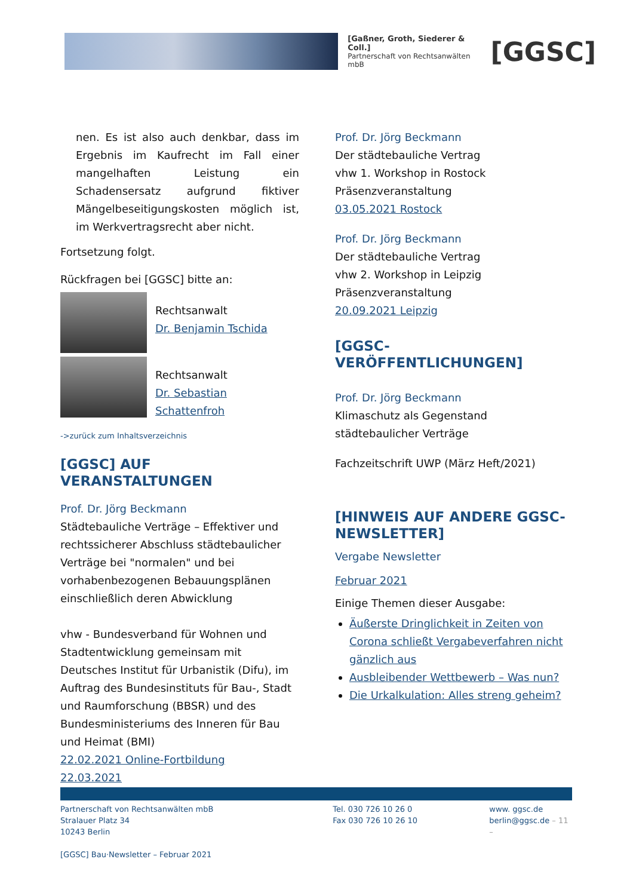[Gaßner, Groth, Siederer & Coll.]
Partnerschaft von Rechtsanwälten mbB
[GGSC]
nen. Es ist also auch denkbar, dass im Ergebnis im Kaufrecht im Fall einer mangelhaften Leistung ein Schadensersatz aufgrund fiktiver Mängelbeseitigungskosten möglich ist, im Werkvertragsrecht aber nicht.
Fortsetzung folgt.
Rückfragen bei [GGSC] bitte an:
Rechtsanwalt
Dr. Benjamin Tschida
Rechtsanwalt
Dr. Sebastian Schattenfroh
->zurück zum Inhaltsverzeichnis
[GGSC] AUF VERANSTALTUNGEN
Prof. Dr. Jörg Beckmann
Städtebauliche Verträge – Effektiver und rechtssicherer Abschluss städtebaulicher Verträge bei "normalen" und bei vorhabenbezogenen Bebauungsplänen einschließlich deren Abwicklung
vhw - Bundesverband für Wohnen und Stadtentwicklung gemeinsam mit Deutsches Institut für Urbanistik (Difu), im Auftrag des Bundesinstituts für Bau-, Stadt und Raumforschung (BBSR) und des Bundesministeriums des Inneren für Bau und Heimat (BMI)
22.02.2021 Online-Fortbildung
22.03.2021
Prof. Dr. Jörg Beckmann
Der städtebauliche Vertrag
vhw 1. Workshop in Rostock
Präsenzveranstaltung
03.05.2021 Rostock
Prof. Dr. Jörg Beckmann
Der städtebauliche Vertrag
vhw 2. Workshop in Leipzig
Präsenzveranstaltung
20.09.2021 Leipzig
[GGSC-VERÖFFENTLICHUNGEN]
Prof. Dr. Jörg Beckmann
Klimaschutz als Gegenstand städtebaulicher Verträge
Fachzeitschrift UWP (März Heft/2021)
[HINWEIS AUF ANDERE GGSC-NEWSLETTER]
Vergabe Newsletter
Februar 2021
Einige Themen dieser Ausgabe:
Äußerste Dringlichkeit in Zeiten von Corona schließt Vergabeverfahren nicht gänzlich aus
Ausbleibender Wettbewerb – Was nun?
Die Urkalkulation: Alles streng geheim?
Partnerschaft von Rechtsanwälten mbB
Stralauer Platz 34
10243 Berlin
[GGSC] Bau·Newsletter – Februar 2021
Tel. 030 726 10 26 0
Fax 030 726 10 26 10
www. ggsc.de
berlin@ggsc.de – 11 –